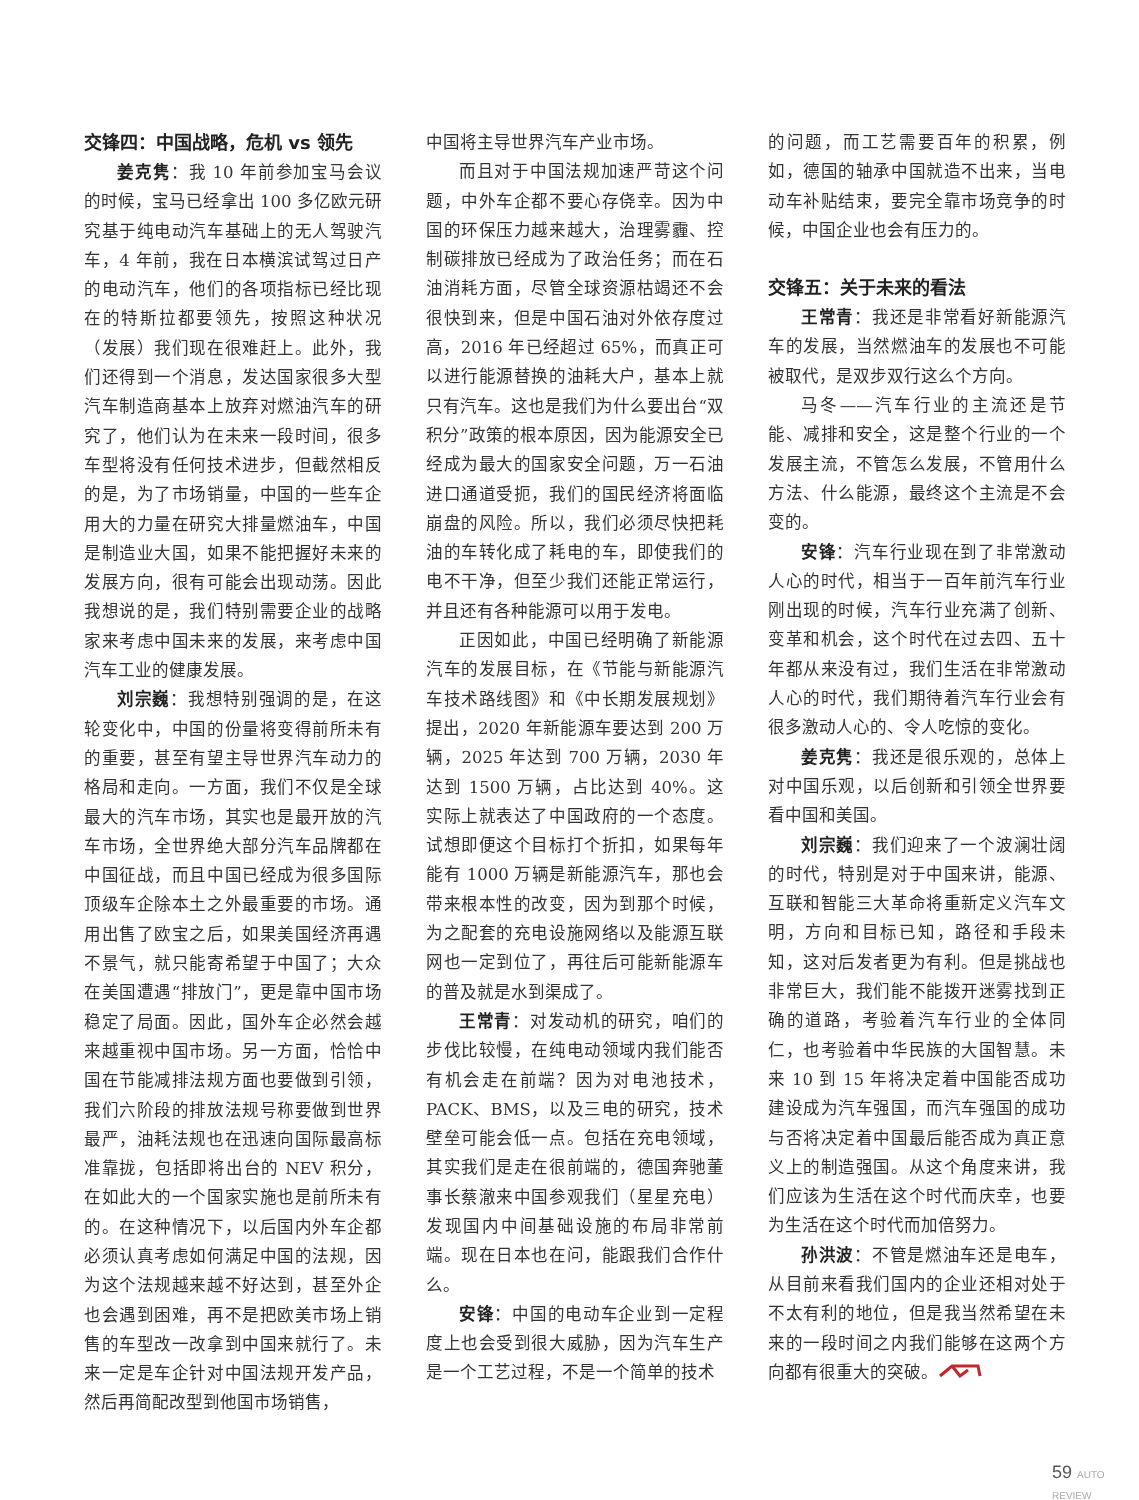交锋四：中国战略，危机 vs 领先
姜克隽：我 10 年前参加宝马会议的时候，宝马已经拿出 100 多亿欧元研究基于纯电动汽车基础上的无人驾驶汽车，4 年前，我在日本横滨试驾过日产的电动汽车，他们的各项指标已经比现在的特斯拉都要领先，按照这种状况（发展）我们现在很难赶上。此外，我们还得到一个消息，发达国家很多大型汽车制造商基本上放弃对燃油汽车的研究了，他们认为在未来一段时间，很多车型将没有任何技术进步，但截然相反的是，为了市场销量，中国的一些车企用大的力量在研究大排量燃油车，中国是制造业大国，如果不能把握好未来的发展方向，很有可能会出现动荡。因此我想说的是，我们特别需要企业的战略家来考虑中国未来的发展，来考虑中国汽车工业的健康发展。
刘宗巍：我想特别强调的是，在这轮变化中，中国的份量将变得前所未有的重要，甚至有望主导世界汽车动力的格局和走向。一方面，我们不仅是全球最大的汽车市场，其实也是最开放的汽车市场，全世界绝大部分汽车品牌都在中国征战，而且中国已经成为很多国际顶级车企除本土之外最重要的市场。通用出售了欧宝之后，如果美国经济再遇不景气，就只能寄希望于中国了；大众在美国遭遇“排放门”，更是靠中国市场稳定了局面。因此，国外车企必然会越来越重视中国市场。另一方面，恰恰中国在节能减排法规方面也要做到引领，我们六阶段的排放法规号称要做到世界最严，油耗法规也在迅速向国际最高标准靠拢，包括即将出台的 NEV 积分，在如此大的一个国家实施也是前所未有的。在这种情况下，以后国内外车企都必须认真考虑如何满足中国的法规，因为这个法规越来越不好达到，甚至外企也会遇到困难，再不是把欧美市场上销售的车型改一改拿到中国来就行了。未来一定是车企针对中国法规开发产品，然后再简配改型到他国市场销售，
中国将主导世界汽车产业市场。
而且对于中国法规加速严苛这个问题，中外车企都不要心存侥幸。因为中国的环保压力越来越大，治理雾霾、控制碳排放已经成为了政治任务；而在石油消耗方面，尽管全球资源枯竭还不会很快到来，但是中国石油对外依存度过高，2016 年已经超过 65%，而真正可以进行能源替换的油耗大户，基本上就只有汽车。这也是我们为什么要出台“双积分”政策的根本原因，因为能源安全已经成为最大的国家安全问题，万一石油进口通道受扼，我们的国民经济将面临崩盘的风险。所以，我们必须尽快把耗油的车转化成了耗电的车，即使我们的电不干净，但至少我们还能正常运行，并且还有各种能源可以用于发电。
正因如此，中国已经明确了新能源汽车的发展目标，在《节能与新能源汽车技术路线图》和《中长期发展规划》提出，2020 年新能源车要达到 200 万辆，2025 年达到 700 万辆，2030 年达到 1500 万辆，占比达到 40%。这实际上就表达了中国政府的一个态度。试想即便这个目标打个折扣，如果每年能有 1000 万辆是新能源汽车，那也会带来根本性的改变，因为到那个时候，为之配套的充电设施网络以及能源互联网也一定到位了，再往后可能新能源车的普及就是水到渠成了。
王常青：对发动机的研究，咱们的步伐比较慢，在纯电动领域内我们能否有机会走在前端？因为对电池技术，PACK、BMS，以及三电的研究，技术壁垒可能会低一点。包括在充电领域，其实我们是走在很前端的，德国奔驰董事长蔡澈来中国参观我们（星星充电）发现国内中间基础设施的布局非常前端。现在日本也在问，能跟我们合作什么。
安锋：中国的电动车企业到一定程度上也会受到很大威胁，因为汽车生产是一个工艺过程，不是一个简单的技术
的问题，而工艺需要百年的积累，例如，德国的轴承中国就造不出来，当电动车补贴结束，要完全靠市场竞争的时候，中国企业也会有压力的。
交锋五：关于未来的看法
王常青：我还是非常看好新能源汽车的发展，当然燃油车的发展也不可能被取代，是双步双行这么个方向。
马冬——汽车行业的主流还是节能、减排和安全，这是整个行业的一个发展主流，不管怎么发展，不管用什么方法、什么能源，最终这个主流是不会变的。
安锋：汽车行业现在到了非常激动人心的时代，相当于一百年前汽车行业刚出现的时候，汽车行业充满了创新、变革和机会，这个时代在过去四、五十年都从来没有过，我们生活在非常激动人心的时代，我们期待着汽车行业会有很多激动人心的、令人吃惊的变化。
姜克隽：我还是很乐观的，总体上对中国乐观，以后创新和引领全世界要看中国和美国。
刘宗巍：我们迎来了一个波澜壮阔的时代，特别是对于中国来讲，能源、互联和智能三大革命将重新定义汽车文明，方向和目标已知，路径和手段未知，这对后发者更为有利。但是挑战也非常巨大，我们能不能拨开迷雾找到正确的道路，考验着汽车行业的全体同仁，也考验着中华民族的大国智慧。未来 10 到 15 年将决定着中国能否成功建设成为汽车强国，而汽车强国的成功与否将决定着中国最后能否成为真正意义上的制造强国。从这个角度来讲，我们应该为生活在这个时代而庆幸，也要为生活在这个时代而加倍努力。
孙洪波：不管是燃油车还是电车，从目前来看我们国内的企业还相对处于不太有利的地位，但是我当然希望在未来的一段时间之内我们能够在这两个方向都有很重大的突破。
59 AUTO REVIEW